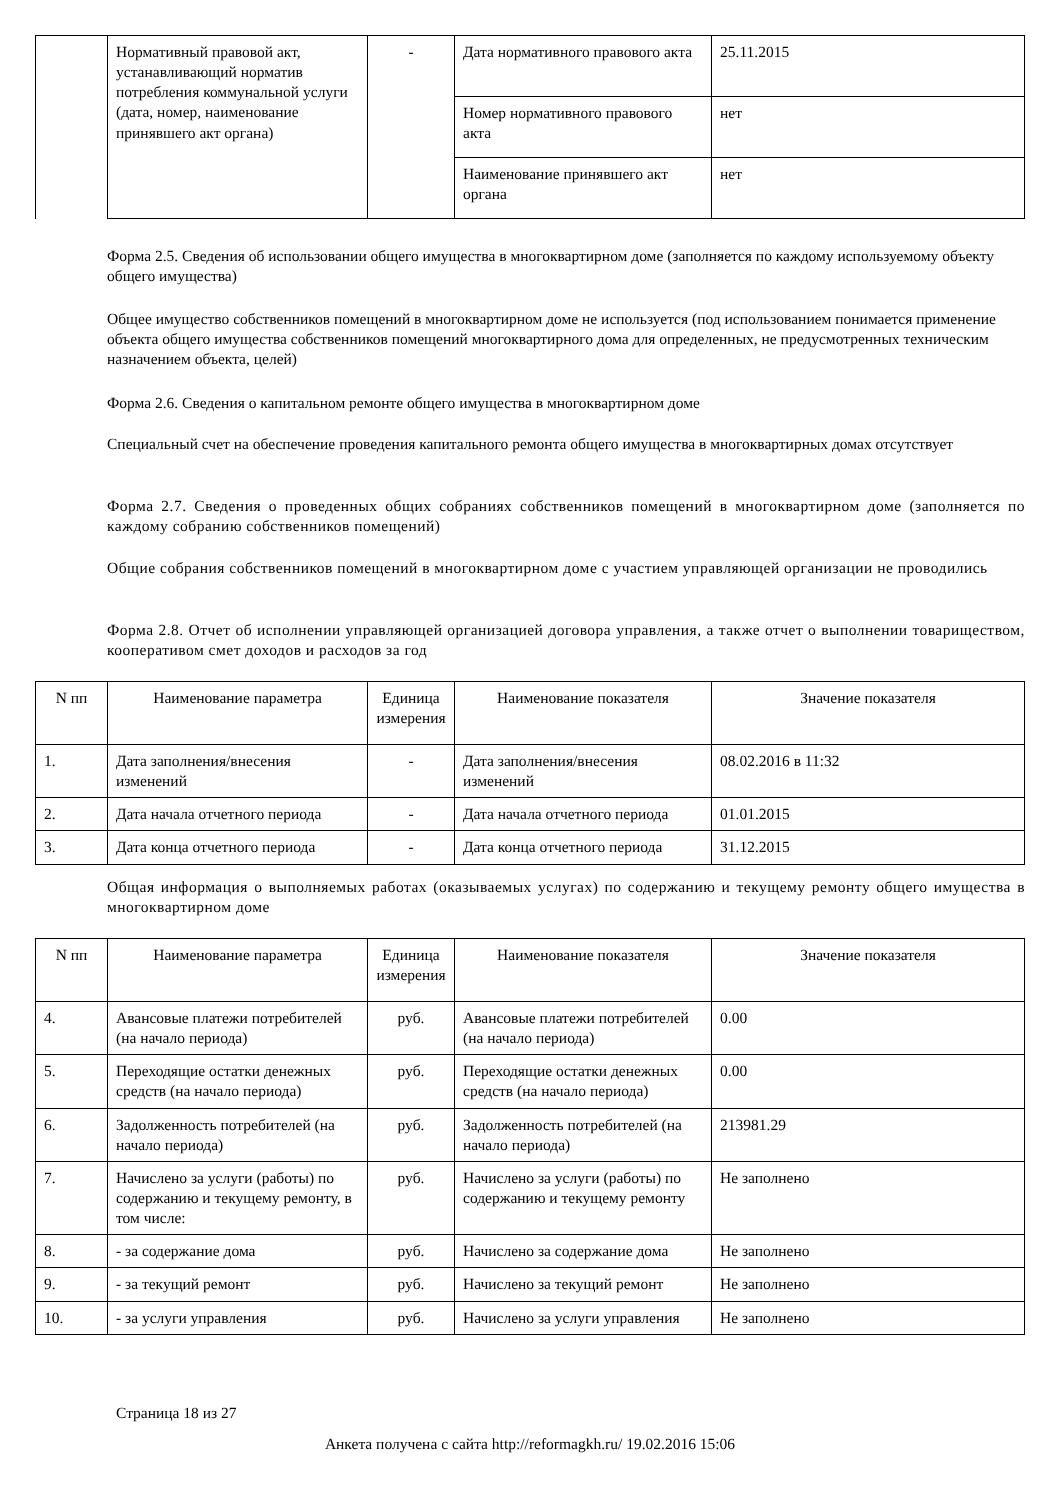| | Нормативный правовой акт, устанавливающий норматив потребления коммунальной услуги (дата, номер, наименование принявшего акт органа) | - | Дата нормативного правового акта | 25.11.2015 |
| | | | Номер нормативного правового акта | нет |
| | | | Наименование принявшего акт органа | нет |
Форма 2.5. Сведения об использовании общего имущества в многоквартирном доме (заполняется по каждому используемому объекту общего имущества)
Общее имущество собственников помещений в многоквартирном доме не используется (под использованием понимается применение объекта общего имущества собственников помещений многоквартирного дома для определенных, не предусмотренных техническим назначением объекта, целей)
Форма 2.6. Сведения о капитальном ремонте общего имущества в многоквартирном доме
Специальный счет на обеспечение проведения капитального ремонта общего имущества в многоквартирных домах отсутствует
Форма 2.7. Сведения о проведенных общих собраниях собственников помещений в многоквартирном доме (заполняется по каждому собранию собственников помещений)
Общие собрания собственников помещений в многоквартирном доме с участием управляющей организации не проводились
Форма 2.8. Отчет об исполнении управляющей организацией договора управления, а также отчет о выполнении товариществом, кооперативом смет доходов и расходов за год
| N пп | Наименование параметра | Единица измерения | Наименование показателя | Значение показателя |
| --- | --- | --- | --- | --- |
| 1. | Дата заполнения/внесения изменений | - | Дата заполнения/внесения изменений | 08.02.2016 в 11:32 |
| 2. | Дата начала отчетного периода | - | Дата начала отчетного периода | 01.01.2015 |
| 3. | Дата конца отчетного периода | - | Дата конца отчетного периода | 31.12.2015 |
Общая информация о выполняемых работах (оказываемых услугах) по содержанию и текущему ремонту общего имущества в многоквартирном доме
| N пп | Наименование параметра | Единица измерения | Наименование показателя | Значение показателя |
| --- | --- | --- | --- | --- |
| 4. | Авансовые платежи потребителей (на начало периода) | руб. | Авансовые платежи потребителей (на начало периода) | 0.00 |
| 5. | Переходящие остатки денежных средств (на начало периода) | руб. | Переходящие остатки денежных средств (на начало периода) | 0.00 |
| 6. | Задолженность потребителей (на начало периода) | руб. | Задолженность потребителей (на начало периода) | 213981.29 |
| 7. | Начислено за услуги (работы) по содержанию и текущему ремонту, в том числе: | руб. | Начислено за услуги (работы) по содержанию и текущему ремонту | Не заполнено |
| 8. | - за содержание дома | руб. | Начислено за содержание дома | Не заполнено |
| 9. | - за текущий ремонт | руб. | Начислено за текущий ремонт | Не заполнено |
| 10. | - за услуги управления | руб. | Начислено за услуги управления | Не заполнено |
Страница 18 из 27
Анкета получена с сайта http://reformagkh.ru/ 19.02.2016 15:06